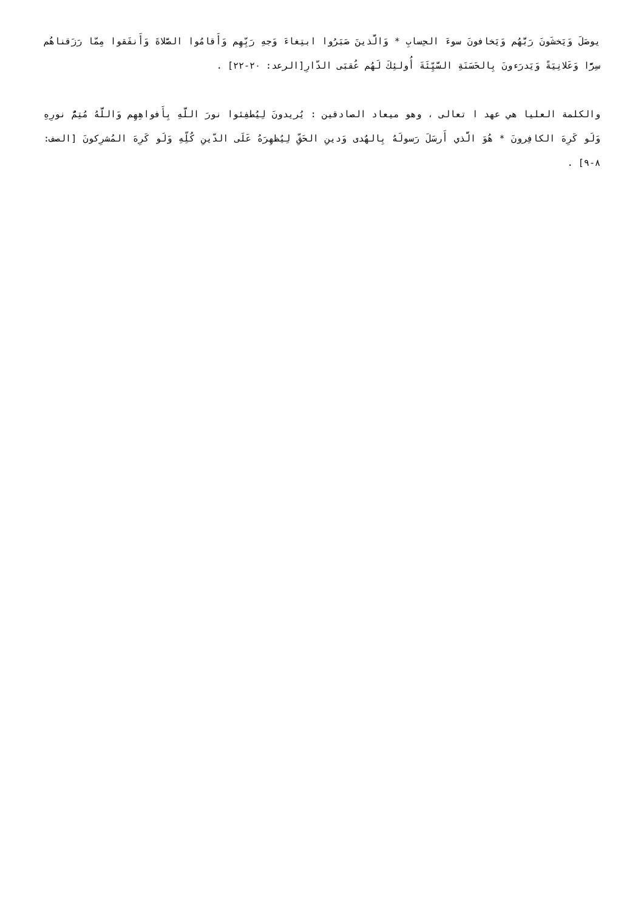يوصَلَ وَيَخشَونَ رَبَّهُم وَيَخافونَ سوءَ الحِسابِ * وَالَّذينَ صَبَرُوا ابتِغاءَ وَجهِ رَبِّهِم وَأَقامُوا الصَّلاةَ وَأَنفَقوا مِمّا رَزَقناهُم سِرًّا وَعَلانِيَةً وَيَدرَءونَ بِالحَسَنَةِ السَّيِّئَةَ أُولئِكَ لَهُم عُقبَى الدّارِ[الرعد: ٢٠-٢٢] .
والكلمة العليا هي عهد ا تعالى ، وهو ميعاد الصادقين : يُريدونَ لِيُطفِئوا نورَ اللَّهِ بِأَفواهِهِم وَاللَّهُ مُتِمُّ نورِهِ وَلَو كَرِهَ الكافِرونَ * هُوَ الَّذي أَرسَلَ رَسولَهُ بِالهُدى وَدينِ الحَقِّ لِيُظهِرَهُ عَلَى الدّينِ كُلِّهِ وَلَو كَرِهَ المُشرِكونَ [الصف: ٨-٩] .